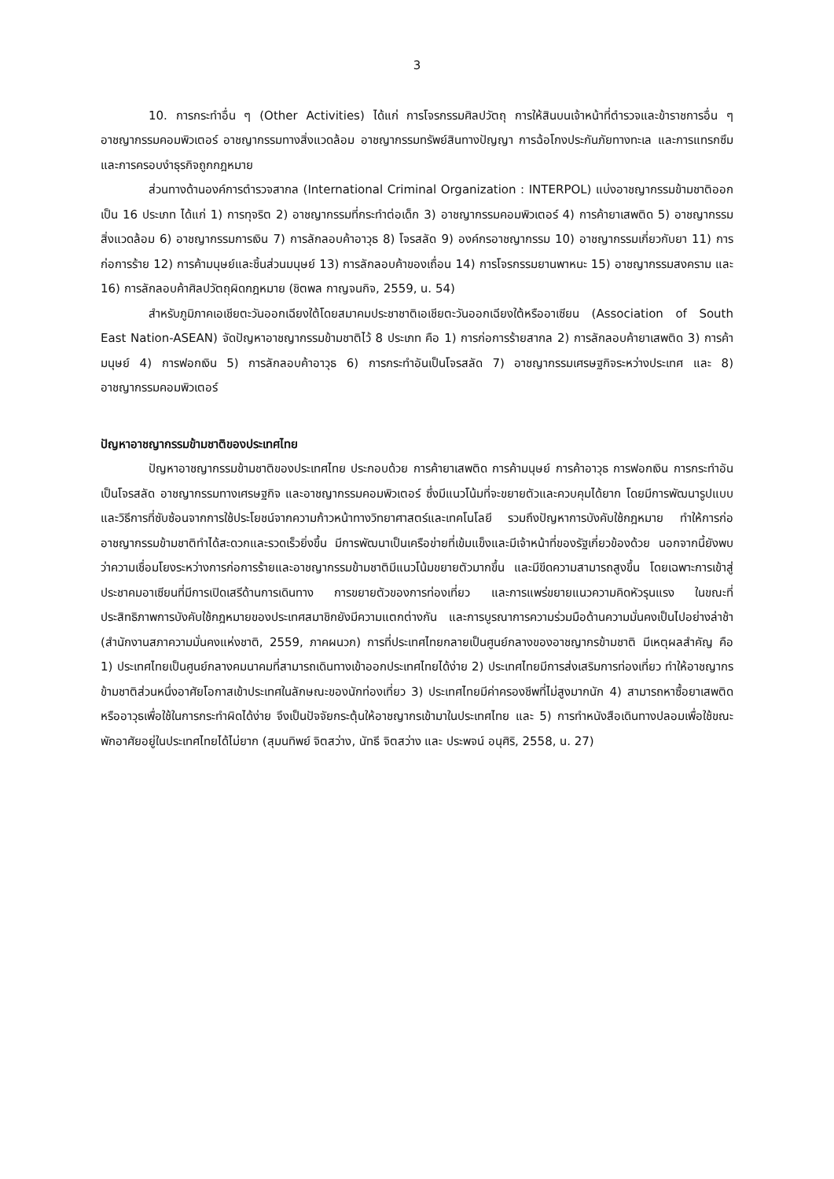3
10. การกระทำอื่น ๆ (Other Activities) ได้แก่ การโจรกรรมศิลปวัตถุ การให้สินบนเจ้าหน้าที่ตำรวจและข้าราชการอื่น ๆ อาชญากรรมคอมพิวเตอร์ อาชญากรรมทางสิ่งแวดล้อม อาชญากรรมทรัพย์สินทางปัญญา การฉ้อโกงประกันภัยทางทะเล และการแทรกซึมและการครอบงำธุรกิจถูกกฎหมาย
ส่วนทางด้านองค์การตำรวจสากล (International Criminal Organization : INTERPOL) แบ่งอาชญากรรมข้ามชาติออกเป็น 16 ประเภท ได้แก่ 1) การทุจริต 2) อาชญากรรมที่กระทำต่อเด็ก 3) อาชญากรรมคอมพิวเตอร์ 4) การค้ายาเสพติด 5) อาชญากรรมสิ่งแวดล้อม 6) อาชญากรรมการเงิน 7) การลักลอบค้าอาวุธ 8) โจรสลัด 9) องค์กรอาชญากรรม 10) อาชญากรรมเกี่ยวกับยา 11) การก่อการร้าย 12) การค้ามนุษย์และชิ้นส่วนมนุษย์ 13) การลักลอบค้าของเถื่อน 14) การโจรกรรมยานพาหนะ 15) อาชญากรรมสงคราม และ 16) การลักลอบค้าศิลปวัตถุผิดกฎหมาย (ชิตพล กาญจนกิจ, 2559, น. 54)
สำหรับภูมิภาคเอเชียตะวันออกเฉียงใต้โดยสมาคมประชาชาติเอเชียตะวันออกเฉียงใต้หรืออาเซียน (Association of South East Nation-ASEAN) จัดปัญหาอาชญากรรมข้ามชาติไว้ 8 ประเภท คือ 1) การก่อการร้ายสากล 2) การลักลอบค้ายาเสพติด 3) การค้ามนุษย์ 4) การฟอกเงิน 5) การลักลอบค้าอาวุธ 6) การกระทำอันเป็นโจรสลัด 7) อาชญากรรมเศรษฐกิจระหว่างประเทศ และ 8) อาชญากรรมคอมพิวเตอร์
ปัญหาอาชญากรรมข้ามชาติของประเทศไทย
ปัญหาอาชญากรรมข้ามชาติของประเทศไทย ประกอบด้วย การค้ายาเสพติด การค้ามนุษย์ การค้าอาวุธ การฟอกเงิน การกระทำอันเป็นโจรสลัด อาชญากรรมทางเศรษฐกิจ และอาชญากรรมคอมพิวเตอร์ ซึ่งมีแนวโน้มที่จะขยายตัวและควบคุมได้ยาก โดยมีการพัฒนารูปแบบและวิธีการที่ซับซ้อนจากการใช้ประโยชน์จากความก้าวหน้าทางวิทยาศาสตร์และเทคโนโลยี รวมถึงปัญหาการบังคับใช้กฎหมาย ทำให้การก่ออาชญากรรมข้ามชาติทำได้สะดวกและรวดเร็วยิ่งขึ้น มีการพัฒนาเป็นเครือข่ายที่เข้มแข็งและมีเจ้าหน้าที่ของรัฐเกี่ยวข้องด้วย นอกจากนี้ยังพบว่าความเชื่อมโยงระหว่างการก่อการร้ายและอาชญากรรมข้ามชาติมีแนวโน้มขยายตัวมากขึ้น และมีขีดความสามารถสูงขึ้น โดยเฉพาะการเข้าสู่ประชาคมอาเซียนที่มีการเปิดเสรีด้านการเดินทาง การขยายตัวของการท่องเที่ยว และการแพร่ขยายแนวความคิดหัวรุนแรง ในขณะที่ประสิทธิภาพการบังคับใช้กฎหมายของประเทศสมาชิกยังมีความแตกต่างกัน และการบูรณาการความร่วมมือด้านความมั่นคงเป็นไปอย่างล่าช้า (สำนักงานสภาความมั่นคงแห่งชาติ, 2559, ภาคผนวก) การที่ประเทศไทยกลายเป็นศูนย์กลางของอาชญากรข้ามชาติ มีเหตุผลสำคัญ คือ 1) ประเทศไทยเป็นศูนย์กลางคมนาคมที่สามารถเดินทางเข้าออกประเทศไทยได้ง่าย 2) ประเทศไทยมีการส่งเสริมการท่องเที่ยว ทำให้อาชญากรข้ามชาติส่วนหนึ่งอาศัยโอกาสเข้าประเทศในลักษณะของนักท่องเที่ยว 3) ประเทศไทยมีค่าครองชีพที่ไม่สูงมากนัก 4) สามารถหาซื้อยาเสพติด หรืออาวุธเพื่อใช้ในการกระทำผิดได้ง่าย จึงเป็นปัจจัยกระตุ้นให้อาชญากรเข้ามาในประเทศไทย และ 5) การทำหนังสือเดินทางปลอมเพื่อใช้ขณะพักอาศัยอยู่ในประเทศไทยได้ไม่ยาก (สุมนทิพย์ จิตสว่าง, นัทธี จิตสว่าง และ ประพจน์ อนุศิริ, 2558, น. 27)